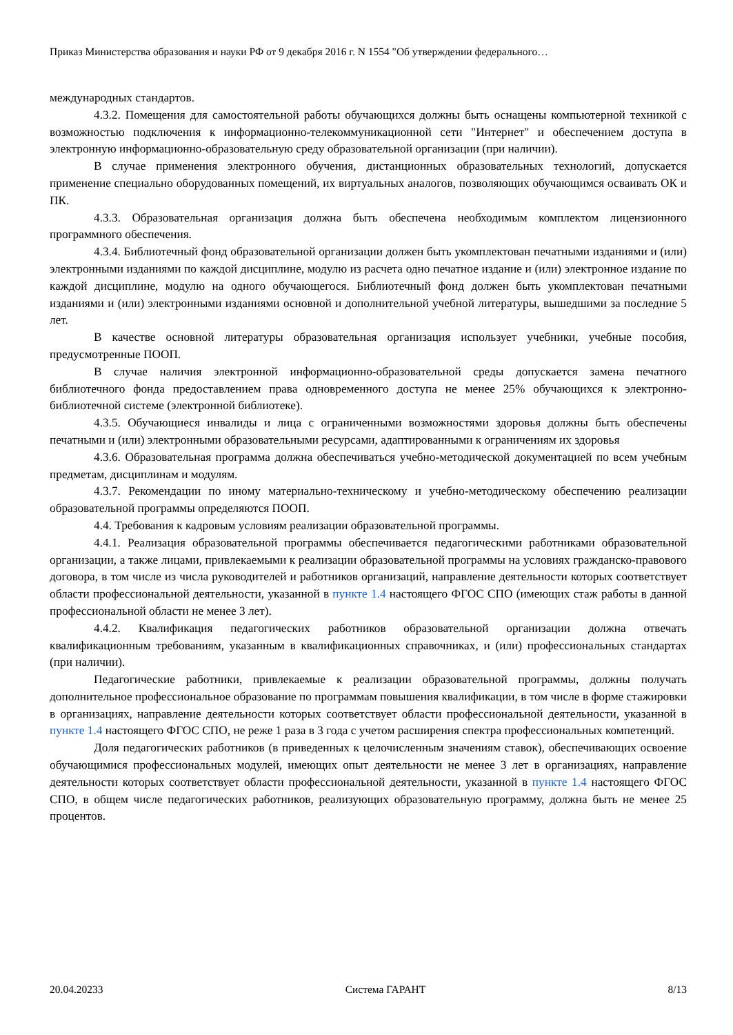Приказ Министерства образования и науки РФ от 9 декабря 2016 г. N 1554 "Об утверждении федерального…
международных стандартов.
4.3.2. Помещения для самостоятельной работы обучающихся должны быть оснащены компьютерной техникой с возможностью подключения к информационно-телекоммуникационной сети "Интернет" и обеспечением доступа в электронную информационно-образовательную среду образовательной организации (при наличии).
В случае применения электронного обучения, дистанционных образовательных технологий, допускается применение специально оборудованных помещений, их виртуальных аналогов, позволяющих обучающимся осваивать ОК и ПК.
4.3.3. Образовательная организация должна быть обеспечена необходимым комплектом лицензионного программного обеспечения.
4.3.4. Библиотечный фонд образовательной организации должен быть укомплектован печатными изданиями и (или) электронными изданиями по каждой дисциплине, модулю из расчета одно печатное издание и (или) электронное издание по каждой дисциплине, модулю на одного обучающегося. Библиотечный фонд должен быть укомплектован печатными изданиями и (или) электронными изданиями основной и дополнительной учебной литературы, вышедшими за последние 5 лет.
В качестве основной литературы образовательная организация использует учебники, учебные пособия, предусмотренные ПООП.
В случае наличия электронной информационно-образовательной среды допускается замена печатного библиотечного фонда предоставлением права одновременного доступа не менее 25% обучающихся к электронно-библиотечной системе (электронной библиотеке).
4.3.5. Обучающиеся инвалиды и лица с ограниченными возможностями здоровья должны быть обеспечены печатными и (или) электронными образовательными ресурсами, адаптированными к ограничениям их здоровья
4.3.6. Образовательная программа должна обеспечиваться учебно-методической документацией по всем учебным предметам, дисциплинам и модулям.
4.3.7. Рекомендации по иному материально-техническому и учебно-методическому обеспечению реализации образовательной программы определяются ПООП.
4.4. Требования к кадровым условиям реализации образовательной программы.
4.4.1. Реализация образовательной программы обеспечивается педагогическими работниками образовательной организации, а также лицами, привлекаемыми к реализации образовательной программы на условиях гражданско-правового договора, в том числе из числа руководителей и работников организаций, направление деятельности которых соответствует области профессиональной деятельности, указанной в пункте 1.4 настоящего ФГОС СПО (имеющих стаж работы в данной профессиональной области не менее 3 лет).
4.4.2. Квалификация педагогических работников образовательной организации должна отвечать квалификационным требованиям, указанным в квалификационных справочниках, и (или) профессиональных стандартах (при наличии).
Педагогические работники, привлекаемые к реализации образовательной программы, должны получать дополнительное профессиональное образование по программам повышения квалификации, в том числе в форме стажировки в организациях, направление деятельности которых соответствует области профессиональной деятельности, указанной в пункте 1.4 настоящего ФГОС СПО, не реже 1 раза в 3 года с учетом расширения спектра профессиональных компетенций.
Доля педагогических работников (в приведенных к целочисленным значениям ставок), обеспечивающих освоение обучающимися профессиональных модулей, имеющих опыт деятельности не менее 3 лет в организациях, направление деятельности которых соответствует области профессиональной деятельности, указанной в пункте 1.4 настоящего ФГОС СПО, в общем числе педагогических работников, реализующих образовательную программу, должна быть не менее 25 процентов.
20.04.20233 Система ГАРАНТ 8/13